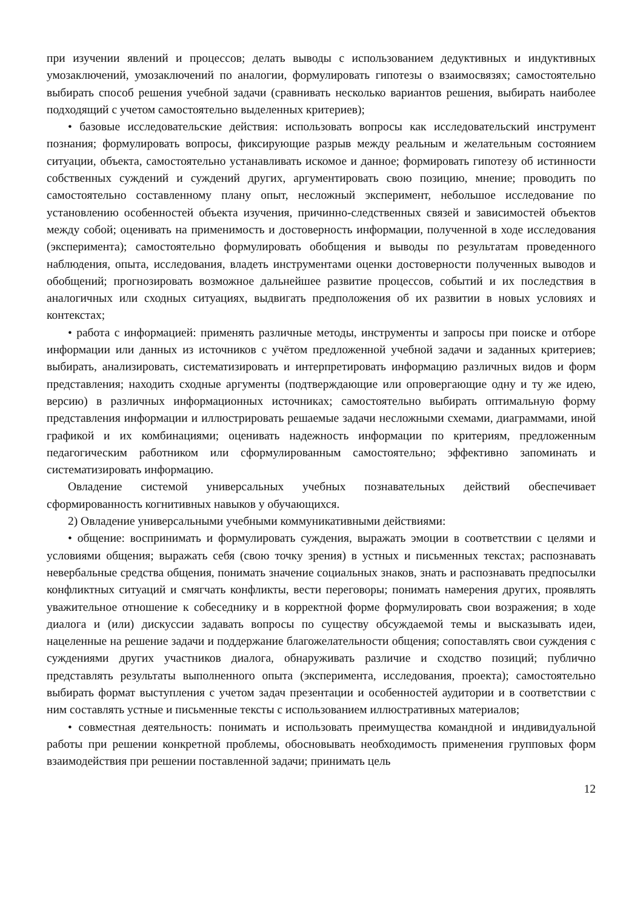при изучении явлений и процессов; делать выводы с использованием дедуктивных и индуктивных умозаключений, умозаключений по аналогии, формулировать гипотезы о взаимосвязях; самостоятельно выбирать способ решения учебной задачи (сравнивать несколько вариантов решения, выбирать наиболее подходящий с учетом самостоятельно выделенных критериев);
• базовые исследовательские действия: использовать вопросы как исследовательский инструмент познания; формулировать вопросы, фиксирующие разрыв между реальным и желательным состоянием ситуации, объекта, самостоятельно устанавливать искомое и данное; формировать гипотезу об истинности собственных суждений и суждений других, аргументировать свою позицию, мнение; проводить по самостоятельно составленному плану опыт, несложный эксперимент, небольшое исследование по установлению особенностей объекта изучения, причинно-следственных связей и зависимостей объектов между собой; оценивать на применимость и достоверность информации, полученной в ходе исследования (эксперимента); самостоятельно формулировать обобщения и выводы по результатам проведенного наблюдения, опыта, исследования, владеть инструментами оценки достоверности полученных выводов и обобщений; прогнозировать возможное дальнейшее развитие процессов, событий и их последствия в аналогичных или сходных ситуациях, выдвигать предположения об их развитии в новых условиях и контекстах;
• работа с информацией: применять различные методы, инструменты и запросы при поиске и отборе информации или данных из источников с учётом предложенной учебной задачи и заданных критериев; выбирать, анализировать, систематизировать и интерпретировать информацию различных видов и форм представления; находить сходные аргументы (подтверждающие или опровергающие одну и ту же идею, версию) в различных информационных источниках; самостоятельно выбирать оптимальную форму представления информации и иллюстрировать решаемые задачи несложными схемами, диаграммами, иной графикой и их комбинациями; оценивать надежность информации по критериям, предложенным педагогическим работником или сформулированным самостоятельно; эффективно запоминать и систематизировать информацию.
Овладение системой универсальных учебных познавательных действий обеспечивает сформированность когнитивных навыков у обучающихся.
2) Овладение универсальными учебными коммуникативными действиями:
• общение: воспринимать и формулировать суждения, выражать эмоции в соответствии с целями и условиями общения; выражать себя (свою точку зрения) в устных и письменных текстах; распознавать невербальные средства общения, понимать значение социальных знаков, знать и распознавать предпосылки конфликтных ситуаций и смягчать конфликты, вести переговоры; понимать намерения других, проявлять уважительное отношение к собеседнику и в корректной форме формулировать свои возражения; в ходе диалога и (или) дискуссии задавать вопросы по существу обсуждаемой темы и высказывать идеи, нацеленные на решение задачи и поддержание благожелательности общения; сопоставлять свои суждения с суждениями других участников диалога, обнаруживать различие и сходство позиций; публично представлять результаты выполненного опыта (эксперимента, исследования, проекта); самостоятельно выбирать формат выступления с учетом задач презентации и особенностей аудитории и в соответствии с ним составлять устные и письменные тексты с использованием иллюстративных материалов;
• совместная деятельность: понимать и использовать преимущества командной и индивидуальной работы при решении конкретной проблемы, обосновывать необходимость применения групповых форм взаимодействия при решении поставленной задачи; принимать цель
12